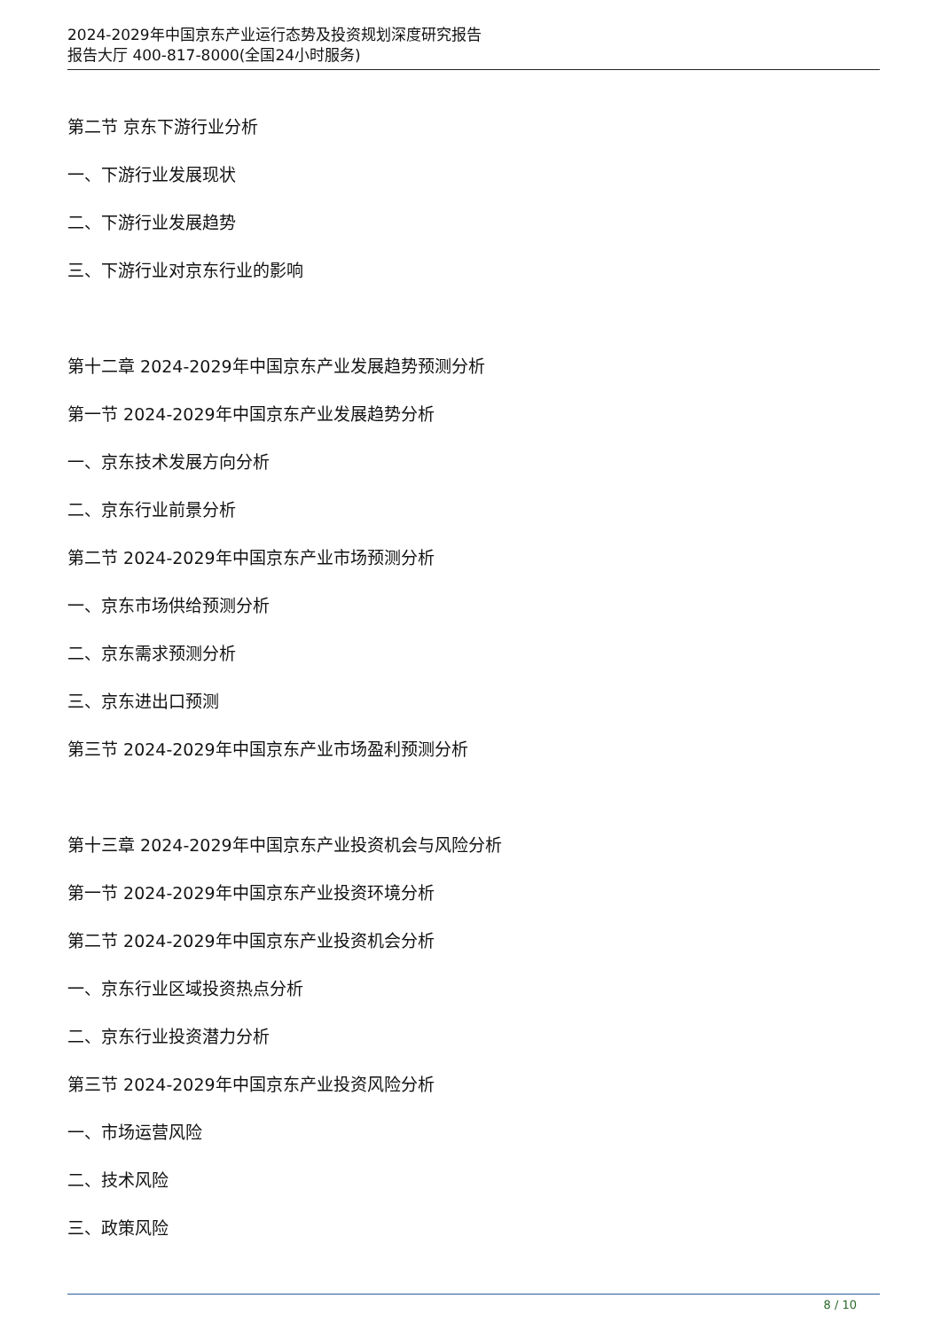2024-2029年中国京东产业运行态势及投资规划深度研究报告
报告大厅 400-817-8000(全国24小时服务)
第二节 京东下游行业分析
一、下游行业发展现状
二、下游行业发展趋势
三、下游行业对京东行业的影响
第十二章 2024-2029年中国京东产业发展趋势预测分析
第一节 2024-2029年中国京东产业发展趋势分析
一、京东技术发展方向分析
二、京东行业前景分析
第二节 2024-2029年中国京东产业市场预测分析
一、京东市场供给预测分析
二、京东需求预测分析
三、京东进出口预测
第三节 2024-2029年中国京东产业市场盈利预测分析
第十三章 2024-2029年中国京东产业投资机会与风险分析
第一节 2024-2029年中国京东产业投资环境分析
第二节 2024-2029年中国京东产业投资机会分析
一、京东行业区域投资热点分析
二、京东行业投资潜力分析
第三节 2024-2029年中国京东产业投资风险分析
一、市场运营风险
二、技术风险
三、政策风险
8 / 10